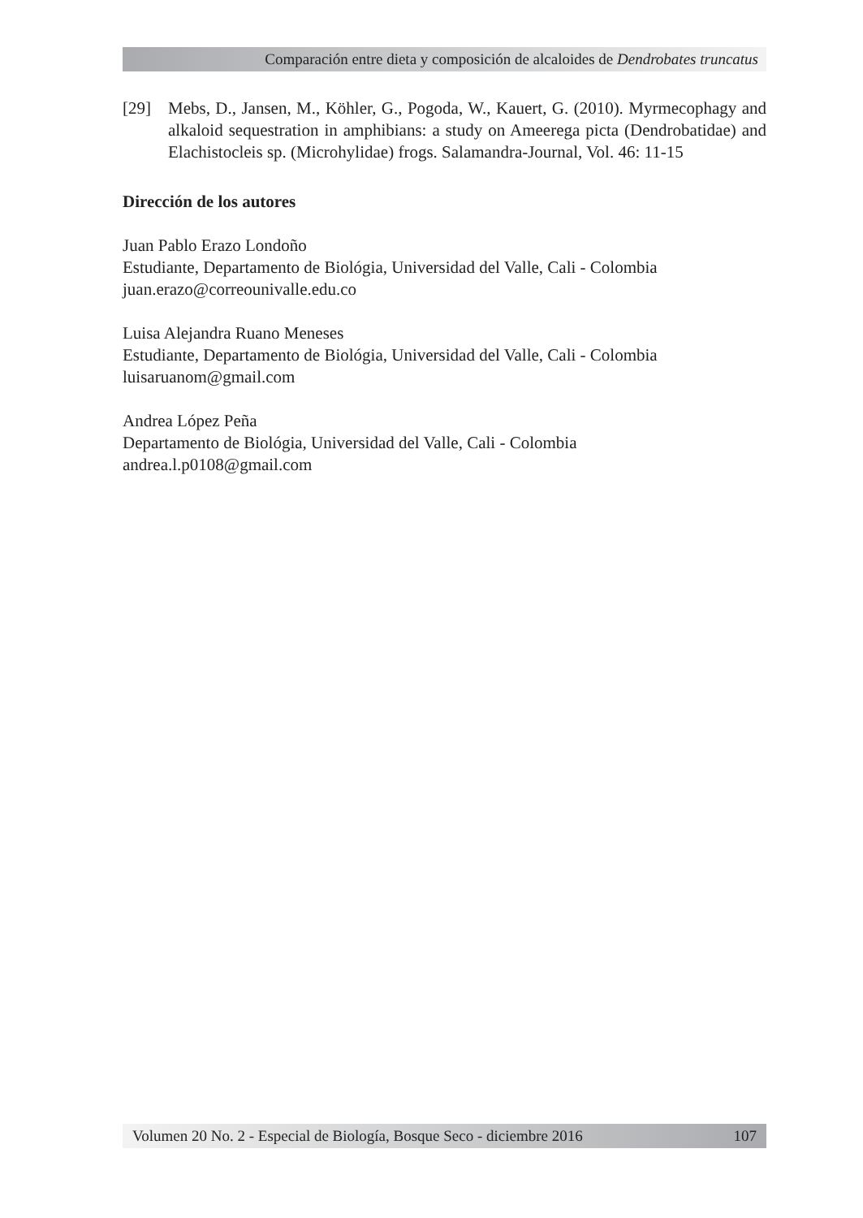Comparación entre dieta y composición de alcaloides de Dendrobates truncatus
[29] Mebs, D., Jansen, M., Köhler, G., Pogoda, W., Kauert, G. (2010). Myrmecophagy and alkaloid sequestration in amphibians: a study on Ameerega picta (Dendrobatidae) and Elachistocleis sp. (Microhylidae) frogs. Salamandra-Journal, Vol. 46: 11-15
Dirección de los autores
Juan Pablo Erazo Londoño
Estudiante, Departamento de Biológia, Universidad del Valle, Cali - Colombia
juan.erazo@correounivalle.edu.co
Luisa Alejandra Ruano Meneses
Estudiante, Departamento de Biológia, Universidad del Valle, Cali - Colombia
luisaruanom@gmail.com
Andrea López Peña
Departamento de Biológia, Universidad del Valle, Cali - Colombia
andrea.l.p0108@gmail.com
Volumen 20 No. 2 - Especial de Biología, Bosque Seco - diciembre 2016 107